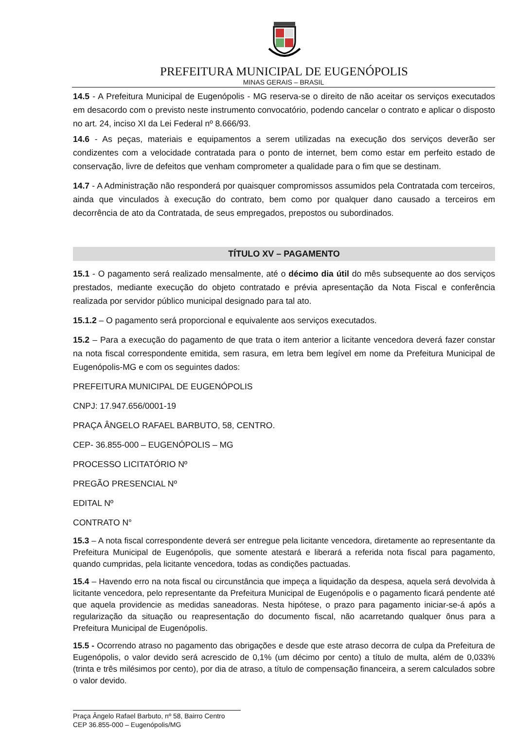PREFEITURA MUNICIPAL DE EUGENÓPOLIS
MINAS GERAIS – BRASIL
14.5 - A Prefeitura Municipal de Eugenópolis - MG reserva-se o direito de não aceitar os serviços executados em desacordo com o previsto neste instrumento convocatório, podendo cancelar o contrato e aplicar o disposto no art. 24, inciso XI da Lei Federal nº 8.666/93.
14.6 - As peças, materiais e equipamentos a serem utilizadas na execução dos serviços deverão ser condizentes com a velocidade contratada para o ponto de internet, bem como estar em perfeito estado de conservação, livre de defeitos que venham comprometer a qualidade para o fim que se destinam.
14.7 - A Administração não responderá por quaisquer compromissos assumidos pela Contratada com terceiros, ainda que vinculados à execução do contrato, bem como por qualquer dano causado a terceiros em decorrência de ato da Contratada, de seus empregados, prepostos ou subordinados.
TÍTULO XV – PAGAMENTO
15.1 - O pagamento será realizado mensalmente, até o décimo dia útil do mês subsequente ao dos serviços prestados, mediante execução do objeto contratado e prévia apresentação da Nota Fiscal e conferência realizada por servidor público municipal designado para tal ato.
15.1.2 – O pagamento será proporcional e equivalente aos serviços executados.
15.2 – Para a execução do pagamento de que trata o item anterior a licitante vencedora deverá fazer constar na nota fiscal correspondente emitida, sem rasura, em letra bem legível em nome da Prefeitura Municipal de Eugenópolis-MG e com os seguintes dados:
PREFEITURA MUNICIPAL DE EUGENÓPOLIS
CNPJ: 17.947.656/0001-19
PRAÇA ÂNGELO RAFAEL BARBUTO, 58, CENTRO.
CEP- 36.855-000 – EUGENÓPOLIS – MG
PROCESSO LICITATÓRIO Nº
PREGÃO PRESENCIAL Nº
EDITAL Nº
CONTRATO N°
15.3 – A nota fiscal correspondente deverá ser entregue pela licitante vencedora, diretamente ao representante da Prefeitura Municipal de Eugenópolis, que somente atestará e liberará a referida nota fiscal para pagamento, quando cumpridas, pela licitante vencedora, todas as condições pactuadas.
15.4 – Havendo erro na nota fiscal ou circunstância que impeça a liquidação da despesa, aquela será devolvida à licitante vencedora, pelo representante da Prefeitura Municipal de Eugenópolis e o pagamento ficará pendente até que aquela providencie as medidas saneadoras. Nesta hipótese, o prazo para pagamento iniciar-se-á após a regularização da situação ou reapresentação do documento fiscal, não acarretando qualquer ônus para a Prefeitura Municipal de Eugenópolis.
15.5 - Ocorrendo atraso no pagamento das obrigações e desde que este atraso decorra de culpa da Prefeitura de Eugenópolis, o valor devido será acrescido de 0,1% (um décimo por cento) a título de multa, além de 0,033% (trinta e três milésimos por cento), por dia de atraso, a título de compensação financeira, a serem calculados sobre o valor devido.
Praça Ângelo Rafael Barbuto, nº 58, Bairro Centro
CEP 36.855-000 – Eugenópolis/MG